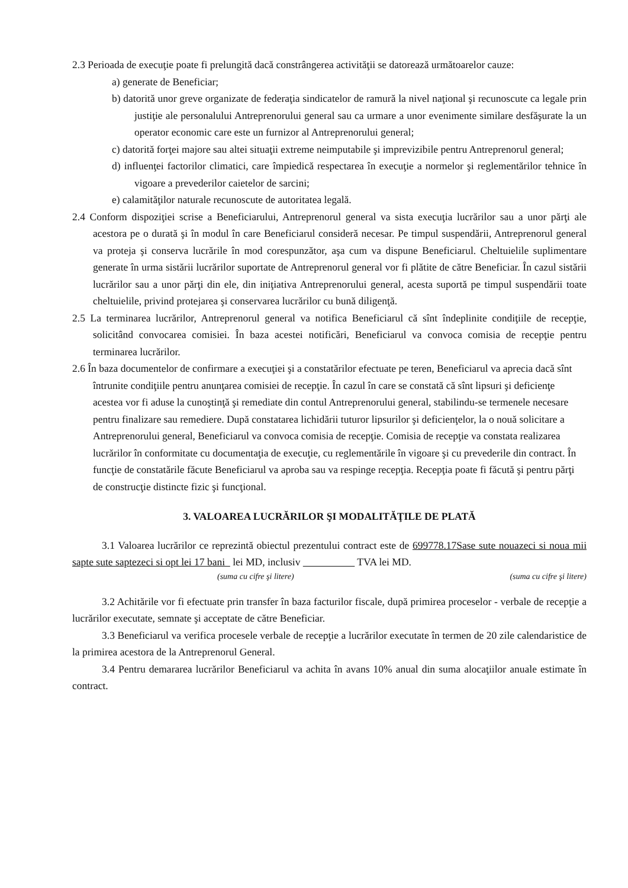2.3 Perioada de execuţie poate fi prelungită dacă constrângerea activităţii se datorează următoarelor cauze:
a) generate de Beneficiar;
b) datorită unor greve organizate de federaţia sindicatelor de ramură la nivel naţional şi recunoscute ca legale prin justiţie ale personalului Antreprenorului general sau ca urmare a unor evenimente similare desfăşurate la un operator economic care este un furnizor al Antreprenorului general;
c) datorită forţei majore sau altei situaţii extreme neimputabile şi imprevizibile pentru Antreprenorul general;
d) influenţei factorilor climatici, care împiedică respectarea în execuţie a normelor şi reglementărilor tehnice în vigoare a prevederilor caietelor de sarcini;
e) calamităţilor naturale recunoscute de autoritatea legală.
2.4 Conform dispoziţiei scrise a Beneficiarului, Antreprenorul general va sista execuţia lucrărilor sau a unor părţi ale acestora pe o durată şi în modul în care Beneficiarul consideră necesar. Pe timpul suspendării, Antreprenorul general va proteja şi conserva lucrările în mod corespunzător, aşa cum va dispune Beneficiarul. Cheltuielile suplimentare generate în urma sistării lucrărilor suportate de Antreprenorul general vor fi plătite de către Beneficiar. În cazul sistării lucrărilor sau a unor părţi din ele, din iniţiativa Antreprenorului general, acesta suportă pe timpul suspendării toate cheltuielile, privind protejarea şi conservarea lucrărilor cu bună diligenţă.
2.5 La terminarea lucrărilor, Antreprenorul general va notifica Beneficiarul că sînt îndeplinite condiţiile de recepţie, solicitând convocarea comisiei. În baza acestei notificări, Beneficiarul va convoca comisia de recepţie pentru terminarea lucrărilor.
2.6 În baza documentelor de confirmare a execuţiei şi a constatărilor efectuate pe teren, Beneficiarul va aprecia dacă sînt întrunite condiţiile pentru anunţarea comisiei de recepţie. În cazul în care se constată că sînt lipsuri şi deficienţe acestea vor fi aduse la cunoştinţă şi remediate din contul Antreprenorului general, stabilindu-se termenele necesare pentru finalizare sau remediere. După constatarea lichidării tuturor lipsurilor şi deficienţelor, la o nouă solicitare a Antreprenorului general, Beneficiarul va convoca comisia de recepţie. Comisia de recepţie va constata realizarea lucrărilor în conformitate cu documentaţia de execuţie, cu reglementările în vigoare şi cu prevederile din contract. În funcţie de constatările făcute Beneficiarul va aproba sau va respinge recepţia. Recepţia poate fi făcută şi pentru părţi de construcţie distincte fizic şi funcţional.
3. VALOAREA LUCRĂRILOR ŞI MODALITĂŢILE DE PLATĂ
3.1 Valoarea lucrărilor ce reprezintă obiectul prezentului contract este de 699778.17Sase sute nouazeci si noua mii sapte sute saptezeci si opt lei 17 bani lei MD, inclusiv TVA lei MD.
(suma cu cifre şi litere) (suma cu cifre şi litere)
3.2 Achitările vor fi efectuate prin transfer în baza facturilor fiscale, după primirea proceselor - verbale de recepţie a lucrărilor executate, semnate şi acceptate de către Beneficiar.
3.3 Beneficiarul va verifica procesele verbale de recepţie a lucrărilor executate în termen de 20 zile calendaristice de la primirea acestora de la Antreprenorul General.
3.4 Pentru demararea lucrărilor Beneficiarul va achita în avans 10% anual din suma alocaţiilor anuale estimate în contract.